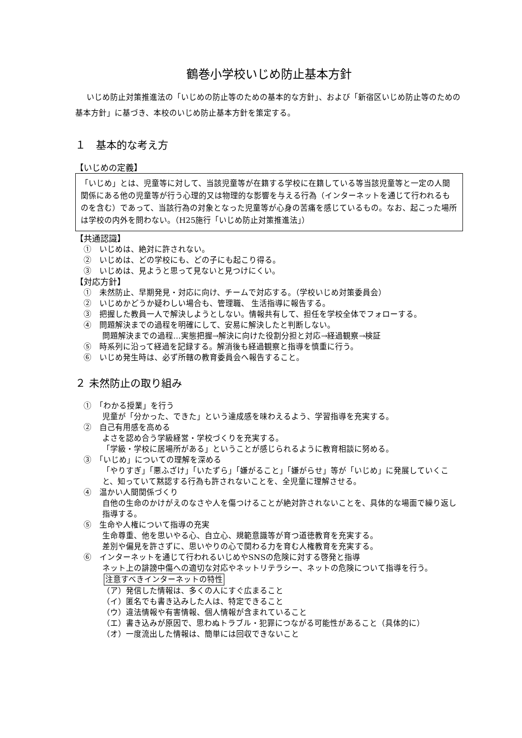鶴巻小学校いじめ防止基本方針
いじめ防止対策推進法の「いじめの防止等のための基本的な方針」、および「新宿区いじめ防止等のための基本方針」に基づき、本校のいじめ防止基本方針を策定する。
１　基本的な考え方
【いじめの定義】
「いじめ」とは、児童等に対して、当該児童等が在籍する学校に在籍している等当該児童等と一定の人間関係にある他の児童等が行う心理的又は物理的な影響を与える行為（インターネットを通じて行われるものを含む）であって、当該行為の対象となった児童等が心身の苦痛を感じているもの。なお、起こった場所は学校の内外を問わない。（H25施行「いじめ防止対策推進法」）
【共通認識】
①　いじめは、絶対に許されない。
②　いじめは、どの学校にも、どの子にも起こり得る。
③　いじめは、見ようと思って見ないと見つけにくい。
【対応方針】
①　未然防止、早期発見・対応に向け、チームで対応する。（学校いじめ対策委員会）
②　いじめかどうか疑わしい場合も、管理職、 生活指導に報告する。
③　把握した教員一人で解決しようとしない。情報共有して、担任を学校全体でフォローする。
④　問題解決までの過程を明確にして、安易に解決したと判断しない。
問題解決までの過程…実態把握→解決に向けた役割分担と対応→経過観察→検証
⑤　時系列に沿って経過を記録する。解消後も経過観察と指導を慎重に行う。
⑥　いじめ発生時は、必ず所轄の教育委員会へ報告すること。
２ 未然防止の取り組み
①　「わかる授業」を行う
児童が「分かった、できた」という達成感を味わえるよう、学習指導を充実する。
②　自己有用感を高める
よさを認め合う学級経営・学校づくりを充実する。
「学級・学校に居場所がある」ということが感じられるように教育相談に努める。
③　「いじめ」についての理解を深める
「やりすぎ」「悪ふざけ」「いたずら」「嫌がること」「嫌がらせ」等が「いじめ」に発展していくこと、知っていて黙認する行為も許されないことを、全児童に理解させる。
④　温かい人間関係づくり
自他の生命のかけがえのなさや人を傷つけることが絶対許されないことを、具体的な場面で繰り返し指導する。
⑤　生命や人権について指導の充実
生命尊重、他を思いやる心、自立心、規範意識等が育つ道徳教育を充実する。
差別や偏見を許さずに、思いやりの心で関わる力を育む人権教育を充実する。
⑥　インターネットを通じて行われるいじめやSNSの危険に対する啓発と指導
ネット上の誹謗中傷への適切な対応やネットリテラシー、ネットの危険について指導を行う。
注意すべきインターネットの特性
（ア）発信した情報は、多くの人にすぐ広まること
（イ）匿名でも書き込みした人は、特定できること
（ウ）違法情報や有害情報、個人情報が含まれていること
（エ）書き込みが原因で、思わぬトラブル・犯罪につながる可能性があること（具体的に）
（オ）一度流出した情報は、簡単には回収できないこと